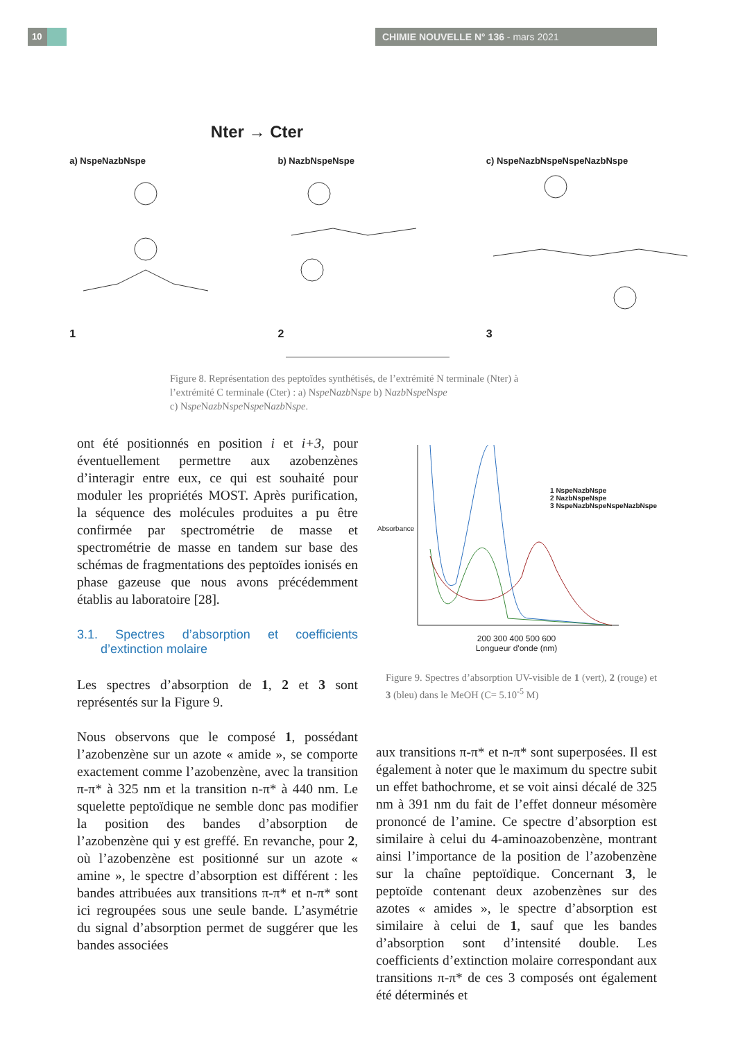10 CHIMIE NOUVELLE N° 136 - mars 2021
Nter → Cter
a) NspeNazbNspe
1
b) NazbNspeNspe
2
c) NspeNazbNspeNspeNazbNspe
3
Figure 8. Représentation des peptoïdes synthétisés, de l’extrémité N terminale (Nter) à l’extrémité C terminale (Cter) : a) Nspe Nazb Nspe b) Nazb Nspe Nspe
c) Nspe Nazb Nspe Nspe Nazb Nspe.
ont été positionnés en position i et i+3, pour éventuellement permettre aux azobenzènes d’interagir entre eux, ce qui est souhaité pour moduler les propriétés MOST. Après purification, la séquence des molécules produites a pu être confirmée par spectrométrie de masse et spectrométrie de masse en tandem sur base des schémas de fragmentations des peptoïdes ionisés en phase gazeuse que nous avons précédemment établis au laboratoire [28].
3.1. Spectres d’absorption et coefficients d’extinction molaire
Les spectres d’absorption de 1, 2 et 3 sont représentés sur la Figure 9.
Nous observons que le composé 1, possédant l’azobenzène sur un azote « amide », se comporte exactement comme l’azobenzène, avec la transition π-π* à 325 nm et la transition n-π* à 440 nm. Le squelette peptoïdique ne semble donc pas modifier la position des bandes d’absorption de l’azobenzène qui y est greffé. En revanche, pour 2, où l’azobenzène est positionné sur un azote « amine », le spectre d’absorption est différent : les bandes attribuées aux transitions π-π* et n-π* sont ici regroupées sous une seule bande. L’asymétrie du signal d’absorption permet de suggérer que les bandes associées
1 NspeNazbNspe
2 NazbNspeNspe
3 NspeNazbNspeNspeNazbNspe
Absorbance
200 300 400 500 600
Longueur d'onde (nm)
Figure 9. Spectres d’absorption UV-visible de 1 (vert), 2 (rouge) et 3 (bleu) dans le MeOH (C= 5.10<sup>-5</sup> M)
aux transitions π-π* et n-π* sont superposées. Il est également à noter que le maximum du spectre subit un effet bathochrome, et se voit ainsi décalé de 325 nm à 391 nm du fait de l’effet donneur mésomère prononcé de l’amine. Ce spectre d’absorption est similaire à celui du 4-aminoazobenzène, montrant ainsi l’importance de la position de l’azobenzène sur la chaîne peptoïdique. Concernant 3, le peptoïde contenant deux azobenzènes sur des azotes « amides », le spectre d’absorption est similaire à celui de 1, sauf que les bandes d’absorption sont d’intensité double. Les coefficients d’extinction molaire correspondant aux transitions π-π* de ces 3 composés ont également été déterminés et